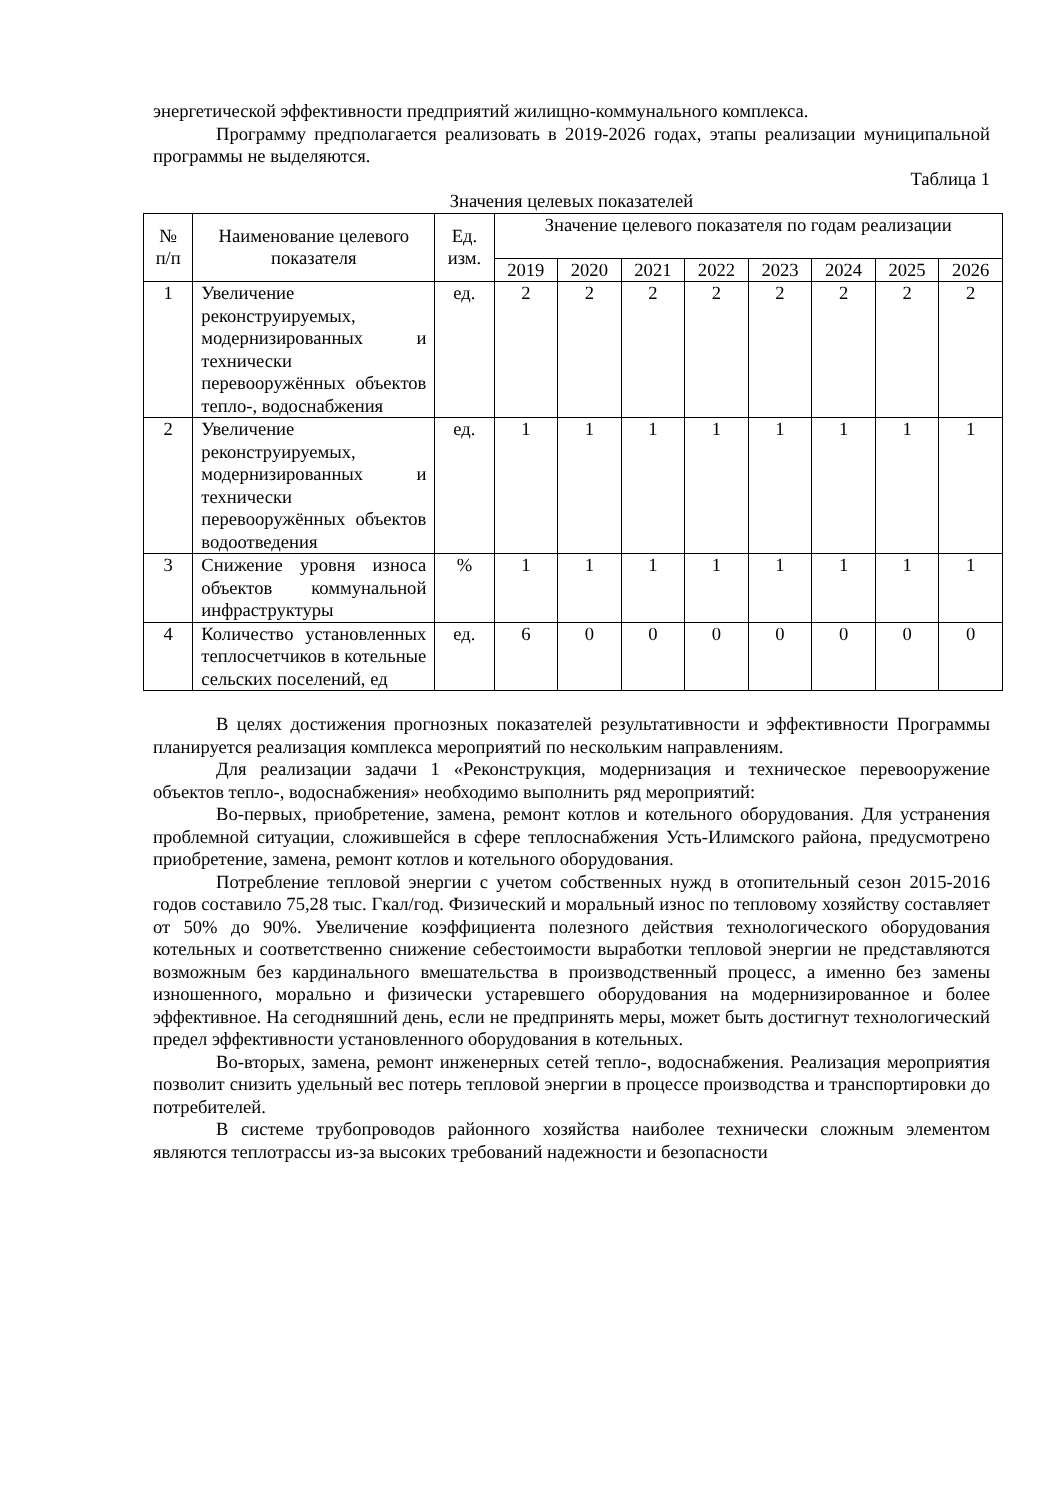энергетической эффективности предприятий жилищно-коммунального комплекса.
Программу предполагается реализовать в 2019-2026 годах, этапы реализации муниципальной программы не выделяются.
Таблица 1
Значения целевых показателей
| № п/п | Наименование целевого показателя | Ед. изм. | Значение целевого показателя по годам реализации | | | | | | | |
| --- | --- | --- | --- | --- | --- | --- | --- | --- | --- | --- |
| | | | 2019 | 2020 | 2021 | 2022 | 2023 | 2024 | 2025 | 2026 |
| 1 | Увеличение реконструируемых, модернизированных и технически перевооружённых объектов тепло-, водоснабжения | ед. | 2 | 2 | 2 | 2 | 2 | 2 | 2 | 2 |
| 2 | Увеличение реконструируемых, модернизированных и технически перевооружённых объектов водоотведения | ед. | 1 | 1 | 1 | 1 | 1 | 1 | 1 | 1 |
| 3 | Снижение уровня износа объектов коммунальной инфраструктуры | % | 1 | 1 | 1 | 1 | 1 | 1 | 1 | 1 |
| 4 | Количество установленных теплосчетчиков в котельные сельских поселений, ед | ед. | 6 | 0 | 0 | 0 | 0 | 0 | 0 | 0 |
В целях достижения прогнозных показателей результативности и эффективности Программы планируется реализация комплекса мероприятий по нескольким направлениям.
Для реализации задачи 1 «Реконструкция, модернизация и техническое перевооружение объектов тепло-, водоснабжения» необходимо выполнить ряд мероприятий:
Во-первых, приобретение, замена, ремонт котлов и котельного оборудования. Для устранения проблемной ситуации, сложившейся в сфере теплоснабжения Усть-Илимского района, предусмотрено приобретение, замена, ремонт котлов и котельного оборудования.
Потребление тепловой энергии с учетом собственных нужд в отопительный сезон 2015-2016 годов составило 75,28 тыс. Гкал/год. Физический и моральный износ по тепловому хозяйству составляет от 50% до 90%. Увеличение коэффициента полезного действия технологического оборудования котельных и соответственно снижение себестоимости выработки тепловой энергии не представляются возможным без кардинального вмешательства в производственный процесс, а именно без замены изношенного, морально и физически устаревшего оборудования на модернизированное и более эффективное. На сегодняшний день, если не предпринять меры, может быть достигнут технологический предел эффективности установленного оборудования в котельных.
Во-вторых, замена, ремонт инженерных сетей тепло-, водоснабжения. Реализация мероприятия позволит снизить удельный вес потерь тепловой энергии в процессе производства и транспортировки до потребителей.
В системе трубопроводов районного хозяйства наиболее технически сложным элементом являются теплотрассы из-за высоких требований надежности и безопасности